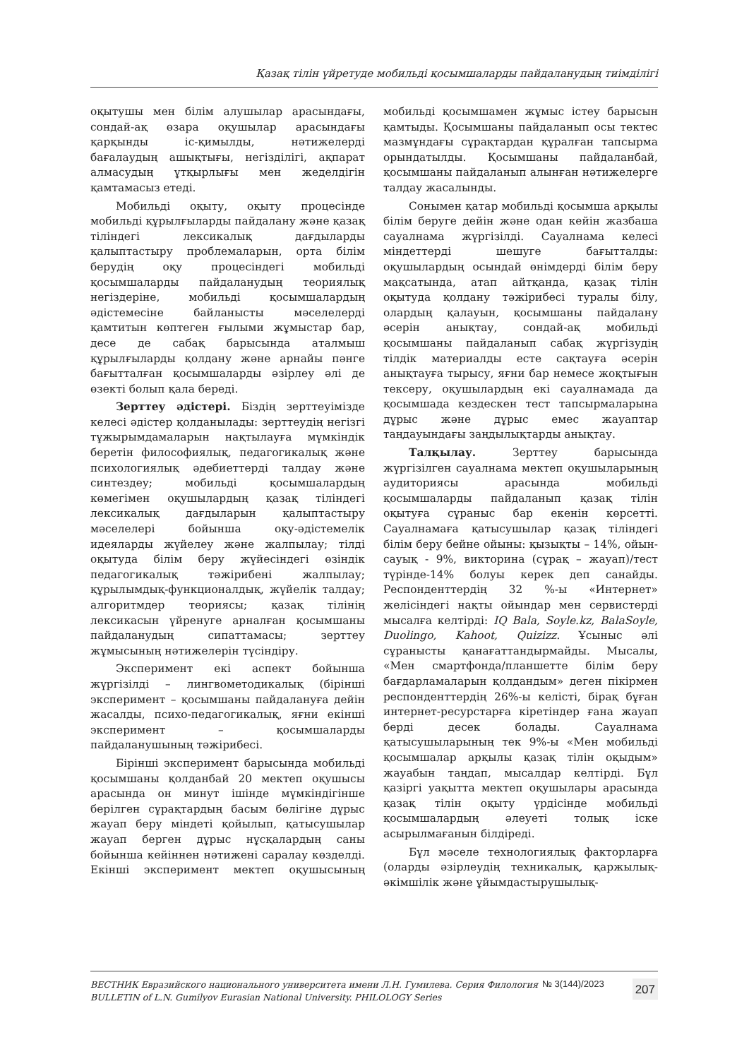Қазақ тілін үйретуде мобильді қосымшаларды пайдаланудың тиімділігі
оқытушы мен білім алушылар арасындағы, сондай-ақ өзара оқушылар арасындағы қарқынды іс-қимылды, нәтижелерді бағалаудың ашықтығы, негізділігі, ақпарат алмасудың ұтқырлығы мен жеделдігін қамтамасыз етеді.
Мобильді оқыту, оқыту процесінде мобильді құрылғыларды пайдалану және қазақ тіліндегі лексикалық дағдыларды қалыптастыру проблемаларын, орта білім берудің оқу процесіндегі мобильді қосымшаларды пайдаланудың теориялық негіздеріне, мобильді қосымшалардың әдістемесіне байланысты мәселелерді қамтитын көптеген ғылыми жұмыстар бар, десе де сабақ барысында аталмыш құрылғыларды қолдану және арнайы пәнге бағытталған қосымшаларды әзірлеу әлі де өзекті болып қала береді.
Зерттеу әдістері. Біздің зерттеуімізде келесі әдістер қолданылады: зерттеудің негізгі тұжырымдамаларын нақтылауға мүмкіндік беретін философиялық, педагогикалық және психологиялық әдебиеттерді талдау және синтездеу; мобильді қосымшалардың көмегімен оқушылардың қазақ тіліндегі лексикалық дағдыларын қалыптастыру мәселелері бойынша оқу-әдістемелік идеяларды жүйелеу және жалпылау; тілді оқытуда білім беру жүйесіндегі өзіндік педагогикалық тәжірибені жалпылау; құрылымдық-функционалдық, жүйелік талдау; алгоритмдер теориясы; қазақ тілінің лексикасын үйренуге арналған қосымшаны пайдаланудың сипаттамасы; зерттеу жұмысының нәтижелерін түсіндіру.
Эксперимент екі аспект бойынша жүргізілді – лингвометодикалық (бірінші эксперимент – қосымшаны пайдалануға дейін жасалды, психо-педагогикалық, яғни екінші эксперимент – қосымшаларды пайдаланушының тәжірибесі.
Бірінші эксперимент барысында мобильді қосымшаны қолданбай 20 мектеп оқушысы арасында он минут ішінде мүмкіндігінше берілген сұрақтардың басым бөлігіне дұрыс жауап беру міндеті қойылып, қатысушылар жауап берген дұрыс нұсқалардың саны бойынша кейіннен нәтижені саралау көзделді. Екінші эксперимент мектеп оқушысының мобильді қосымшамен жұмыс істеу барысын қамтыды. Қосымшаны пайдаланып осы тектес мазмұндағы сұрақтардан құралған тапсырма орындатылды. Қосымшаны пайдаланбай, қосымшаны пайдаланып алынған нәтижелерге талдау жасалынды.
Сонымен қатар мобильді қосымша арқылы білім беруге дейін және одан кейін жазбаша сауалнама жүргізілді. Сауалнама келесі міндеттерді шешуге бағытталды: оқушылардың осындай өнімдерді білім беру мақсатында, атап айтқанда, қазақ тілін оқытуда қолдану тәжірибесі туралы білу, олардың қалауын, қосымшаны пайдалану әсерін анықтау, сондай-ақ мобильді қосымшаны пайдаланып сабақ жүргізудің тілдік материалды есте сақтауға әсерін анықтауға тырысу, яғни бар немесе жоқтығын тексеру, оқушылардың екі сауалнамада да қосымшада кездескен тест тапсырмаларына дұрыс және дұрыс емес жауаптар таңдауындағы заңдылықтарды анықтау.
Талқылау. Зерттеу барысында жүргізілген сауалнама мектеп оқушыларының аудиториясы арасында мобильді қосымшаларды пайдаланып қазақ тілін оқытуға сұраныс бар екенін көрсетті. Сауалнамаға қатысушылар қазақ тіліндегі білім беру бейне ойыны: қызықты – 14%, ойын-сауық - 9%, викторина (сұрақ – жауап)/тест түрінде-14% болуы керек деп санайды. Респонденттердің 32 %-ы «Интернет» желісіндегі нақты ойындар мен сервистерді мысалға келтірді: IQ Bala, Soyle.kz, BalaSoyle, Duolingo, Kahoot, Quizizz. Ұсыныс әлі сұранысты қанағаттандырмайды. Мысалы, «Мен смартфонда/планшетте білім беру бағдарламаларын қолдандым» деген пікірмен респонденттердің 26%-ы келісті, бірақ бұған интернет-ресурстарға кіретіндер ғана жауап берді десек болады. Сауалнама қатысушыларының тек 9%-ы «Мен мобильді қосымшалар арқылы қазақ тілін оқыдым» жауабын таңдап, мысалдар келтірді. Бұл қазіргі уақытта мектеп оқушылары арасында қазақ тілін оқыту үрдісінде мобильді қосымшалардың әлеуеті толық іске асырылмағанын білдіреді.
Бұл мәселе технологиялық факторларға (оларды әзірлеудің техникалық, қаржылық-әкімшілік және ұйымдастырушылық-
ВЕСТНИК Евразийского национального университета имени Л.Н. Гумилева. Серия Филология
BULLETIN of L.N. Gumilyov Eurasian National University. PHILOLOGY Series
№ 3(144)/2023
207